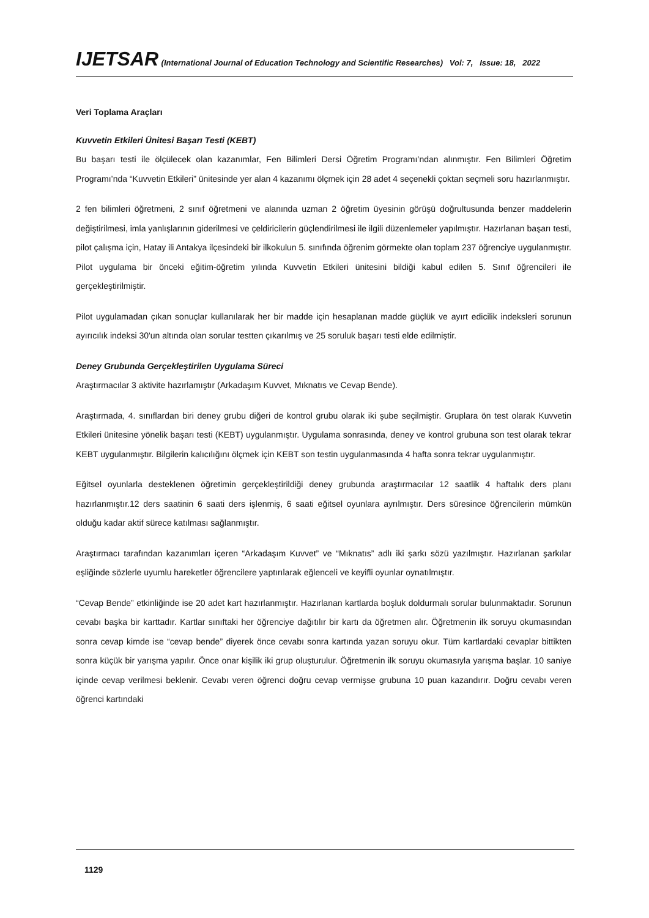IJETSAR (International Journal of Education Technology and Scientific Researches) Vol: 7, Issue: 18, 2022
Veri Toplama Araçları
Kuvvetin Etkileri Ünitesi Başarı Testi (KEBT)
Bu başarı testi ile ölçülecek olan kazanımlar, Fen Bilimleri Dersi Öğretim Programı’ndan alınmıştır. Fen Bilimleri Öğretim Programı’nda “Kuvvetin Etkileri” ünitesinde yer alan 4 kazanımı ölçmek için 28 adet 4 seçenekli çoktan seçmeli soru hazırlanmıştır.
2 fen bilimleri öğretmeni, 2 sınıf öğretmeni ve alanında uzman 2 öğretim üyesinin görüşü doğrultusunda benzer maddelerin değiştirilmesi, imla yanlışlarının giderilmesi ve çeldiricilerin güçlendirilmesi ile ilgili düzenlemeler yapılmıştır. Hazırlanan başarı testi, pilot çalışma için, Hatay ili Antakya ilçesindeki bir ilkokulun 5. sınıfında öğrenim görmekte olan toplam 237 öğrenciye uygulanmıştır. Pilot uygulama bir önceki eğitim-öğretim yılında Kuvvetin Etkileri ünitesini bildiği kabul edilen 5. Sınıf öğrencileri ile gerçekleştirilmiştir.
Pilot uygulamadan çıkan sonuçlar kullanılarak her bir madde için hesaplanan madde güçlük ve ayırt edicilik indeksleri sorunun ayırıcılık indeksi 30'un altında olan sorular testten çıkarılmış ve 25 soruluk başarı testi elde edilmiştir.
Deney Grubunda Gerçekleştirilen Uygulama Süreci
Araştırmacılar 3 aktivite hazırlamıştır (Arkadaşım Kuvvet, Mıknatıs ve Cevap Bende).
Araştırmada, 4. sınıflardan biri deney grubu diğeri de kontrol grubu olarak iki şube seçilmiştir. Gruplara ön test olarak Kuvvetin Etkileri ünitesine yönelik başarı testi (KEBT) uygulanmıştır. Uygulama sonrasında, deney ve kontrol grubuna son test olarak tekrar KEBT uygulanmıştır. Bilgilerin kalıcılığını ölçmek için KEBT son testin uygulanmasında 4 hafta sonra tekrar uygulanmıştır.
Eğitsel oyunlarla desteklenen öğretimin gerçekleştirildiği deney grubunda araştırmacılar 12 saatlik 4 haftalık ders planı hazırlanmıştır.12 ders saatinin 6 saati ders işlenmiş, 6 saati eğitsel oyunlara ayrılmıştır. Ders süresince öğrencilerin mümkün olduğu kadar aktif sürece katılması sağlanmıştır.
Araştırmacı tarafından kazanımları içeren “Arkadaşım Kuvvet” ve “Mıknatıs” adlı iki şarkı sözü yazılmıştır. Hazırlanan şarkılar eşliğinde sözlerle uyumlu hareketler öğrencilere yaptırılarak eğlenceli ve keyifli oyunlar oynatılmıştır.
“Cevap Bende” etkinliğinde ise 20 adet kart hazırlanmıştır. Hazırlanan kartlarda boşluk doldurmalı sorular bulunmaktadır. Sorunun cevabı başka bir karttadır. Kartlar sınıftaki her öğrenciye dağıtılır bir kartı da öğretmen alır. Öğretmenin ilk soruyu okumasından sonra cevap kimde ise “cevap bende” diyerek önce cevabı sonra kartında yazan soruyu okur. Tüm kartlardaki cevaplar bittikten sonra küçük bir yarışma yapılır. Önce onar kişilik iki grup oluşturulur. Öğretmenin ilk soruyu okumasıyla yarışma başlar. 10 saniye içinde cevap verilmesi beklenir. Cevabı veren öğrenci doğru cevap vermişse grubuna 10 puan kazandırır. Doğru cevabı veren öğrenci kartındaki
1129